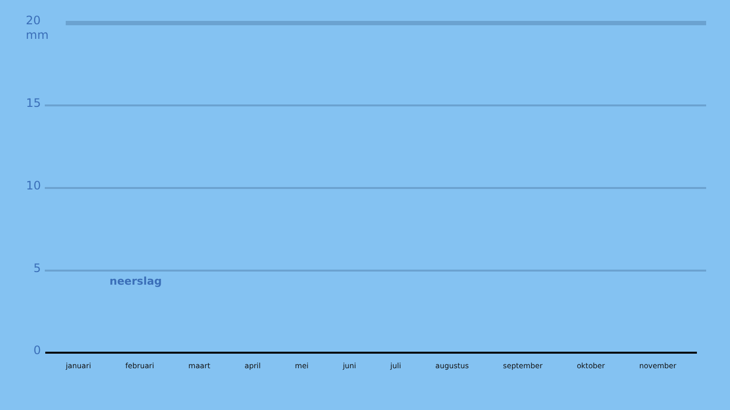20 mm
15
10
5
neerslag
0
januari februari maart april mei juni juli augustus september oktober november